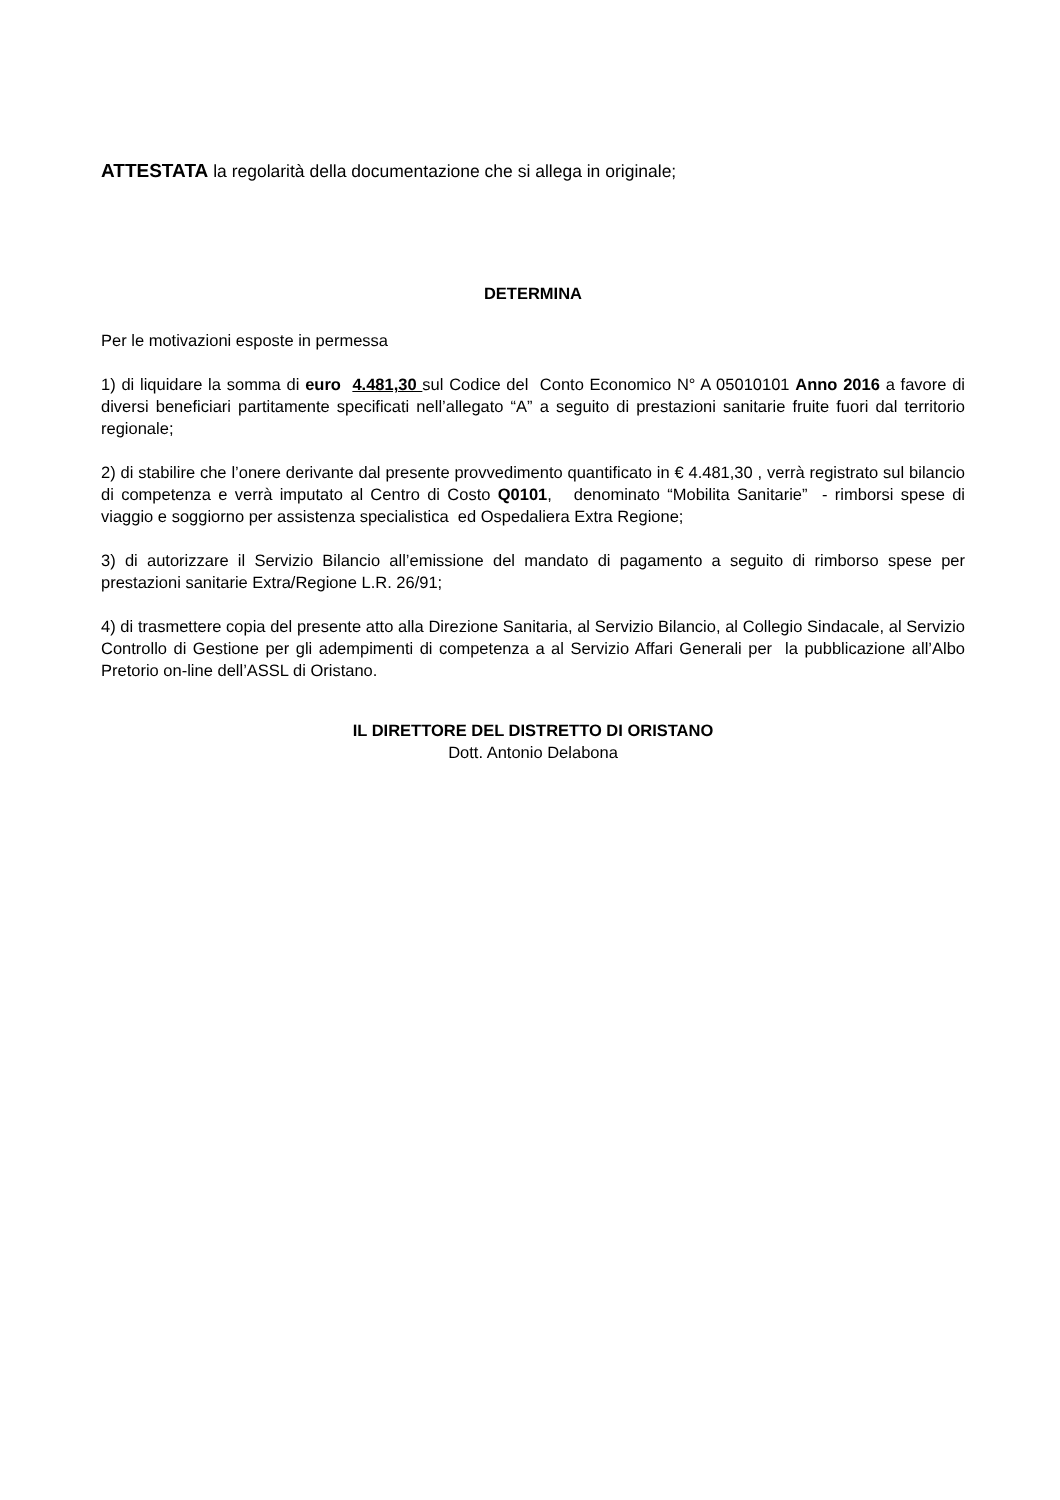ATTESTATA la regolarità della documentazione che si allega in originale;
DETERMINA
Per le motivazioni esposte in permessa
1) di liquidare la somma di euro 4.481,30 sul Codice del Conto Economico N° A 05010101 Anno 2016 a favore di diversi beneficiari partitamente specificati nell’allegato “A” a seguito di prestazioni sanitarie fruite fuori dal territorio regionale;
2) di stabilire che l’onere derivante dal presente provvedimento quantificato in € 4.481,30 , verrà registrato sul bilancio di competenza e verrà imputato al Centro di Costo Q0101, denominato “Mobilita Sanitarie” - rimborsi spese di viaggio e soggiorno per assistenza specialistica ed Ospedaliera Extra Regione;
3) di autorizzare il Servizio Bilancio all’emissione del mandato di pagamento a seguito di rimborso spese per prestazioni sanitarie Extra/Regione L.R. 26/91;
4) di trasmettere copia del presente atto alla Direzione Sanitaria, al Servizio Bilancio, al Collegio Sindacale, al Servizio Controllo di Gestione per gli adempimenti di competenza a al Servizio Affari Generali per la pubblicazione all’Albo Pretorio on-line dell’ASSL di Oristano.
IL DIRETTORE DEL DISTRETTO DI ORISTANO
Dott. Antonio Delabona